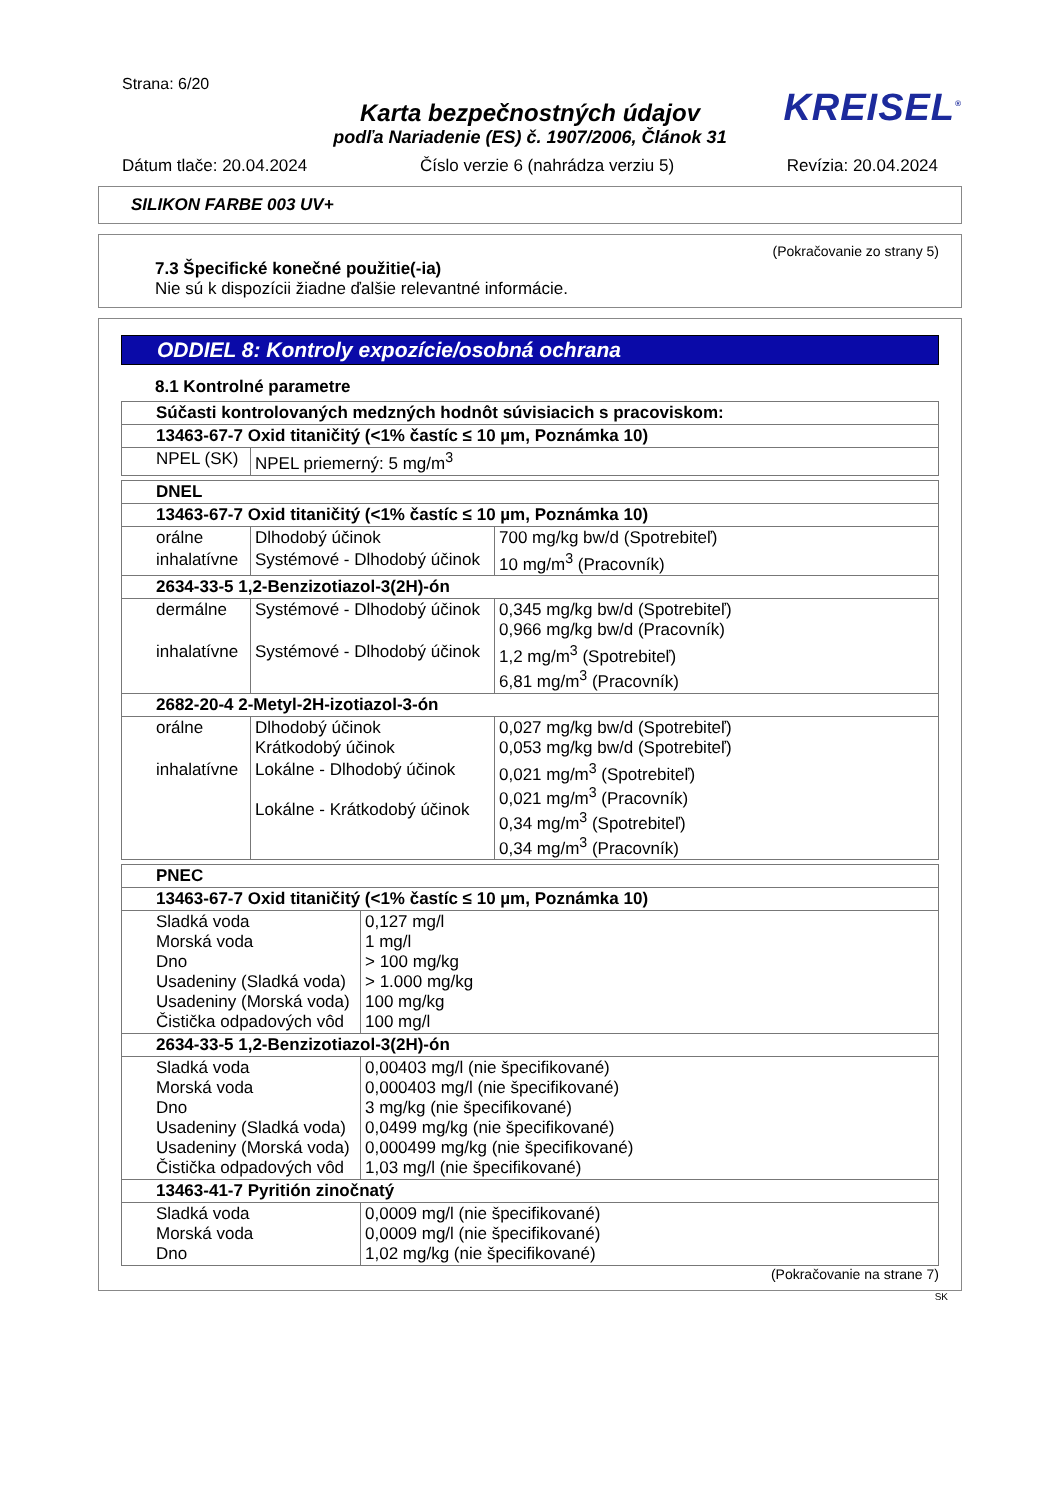Strana: 6/20
Karta bezpečnostných údajov
KREISEL<sup>®</sup>
podľa Nariadenie (ES) č. 1907/2006, Článok 31
Dátum tlače: 20.04.2024 Číslo verzie 6 (nahrádza verziu 5) Revízia: 20.04.2024
SILIKON FARBE 003 UV+
(Pokračovanie zo strany 5)
7.3 Špecifické konečné použitie(-ia)
Nie sú k dispozícii žiadne ďalšie relevantné informácie.
ODDIEL 8: Kontroly expozície/osobná ochrana
8.1 Kontrolné parametre
| Súčasti kontrolovaných medzných hodnôt súvisiacich s pracoviskom: | |
| 13463-67-7 Oxid titaničitý (<1% častíc ≤ 10 µm, Poznámka 10) | |
| NPEL (SK) | NPEL priemerný: 5 mg/m<sup>3</sup> |
| DNEL | | |
| 13463-67-7 Oxid titaničitý (<1% častíc ≤ 10 µm, Poznámka 10) | | |
| orálne | Dlhodobý účinok | 700 mg/kg bw/d (Spotrebiteľ) |
| inhalatívne | Systémové - Dlhodobý účinok | 10 mg/m<sup>3</sup> (Pracovník) |
| 2634-33-5 1,2-Benzizotiazol-3(2H)-ón | | |
| dermálne | Systémové - Dlhodobý účinok | 0,345 mg/kg bw/d (Spotrebiteľ) 0,966 mg/kg bw/d (Pracovník) |
| inhalatívne | Systémové - Dlhodobý účinok | 1,2 mg/m<sup>3</sup> (Spotrebiteľ) 6,81 mg/m<sup>3</sup> (Pracovník) |
| 2682-20-4 2-Metyl-2H-izotiazol-3-ón | | |
| orálne | Dlhodobý účinok Krátkodobý účinok | 0,027 mg/kg bw/d (Spotrebiteľ) 0,053 mg/kg bw/d (Spotrebiteľ) |
| inhalatívne | Lokálne - Dlhodobý účinok Lokálne - Krátkodobý účinok | 0,021 mg/m<sup>3</sup> (Spotrebiteľ) 0,021 mg/m<sup>3</sup> (Pracovník) 0,34 mg/m<sup>3</sup> (Spotrebiteľ) 0,34 mg/m<sup>3</sup> (Pracovník) |
| PNEC | |
| 13463-67-7 Oxid titaničitý (<1% častíc ≤ 10 µm, Poznámka 10) | |
| Sladká voda Morská voda Dno Usadeniny (Sladká voda) Usadeniny (Morská voda) Čistička odpadových vôd | 0,127 mg/l 1 mg/l > 100 mg/kg > 1.000 mg/kg 100 mg/kg 100 mg/l |
| 2634-33-5 1,2-Benzizotiazol-3(2H)-ón | |
| Sladká voda Morská voda Dno Usadeniny (Sladká voda) Usadeniny (Morská voda) Čistička odpadových vôd | 0,00403 mg/l (nie špecifikované) 0,000403 mg/l (nie špecifikované) 3 mg/kg (nie špecifikované) 0,0499 mg/kg (nie špecifikované) 0,000499 mg/kg (nie špecifikované) 1,03 mg/l (nie špecifikované) |
| 13463-41-7 Pyritión zinočnatý | |
| Sladká voda Morská voda Dno | 0,0009 mg/l (nie špecifikované) 0,0009 mg/l (nie špecifikované) 1,02 mg/kg (nie špecifikované) |
(Pokračovanie na strane 7)
SK